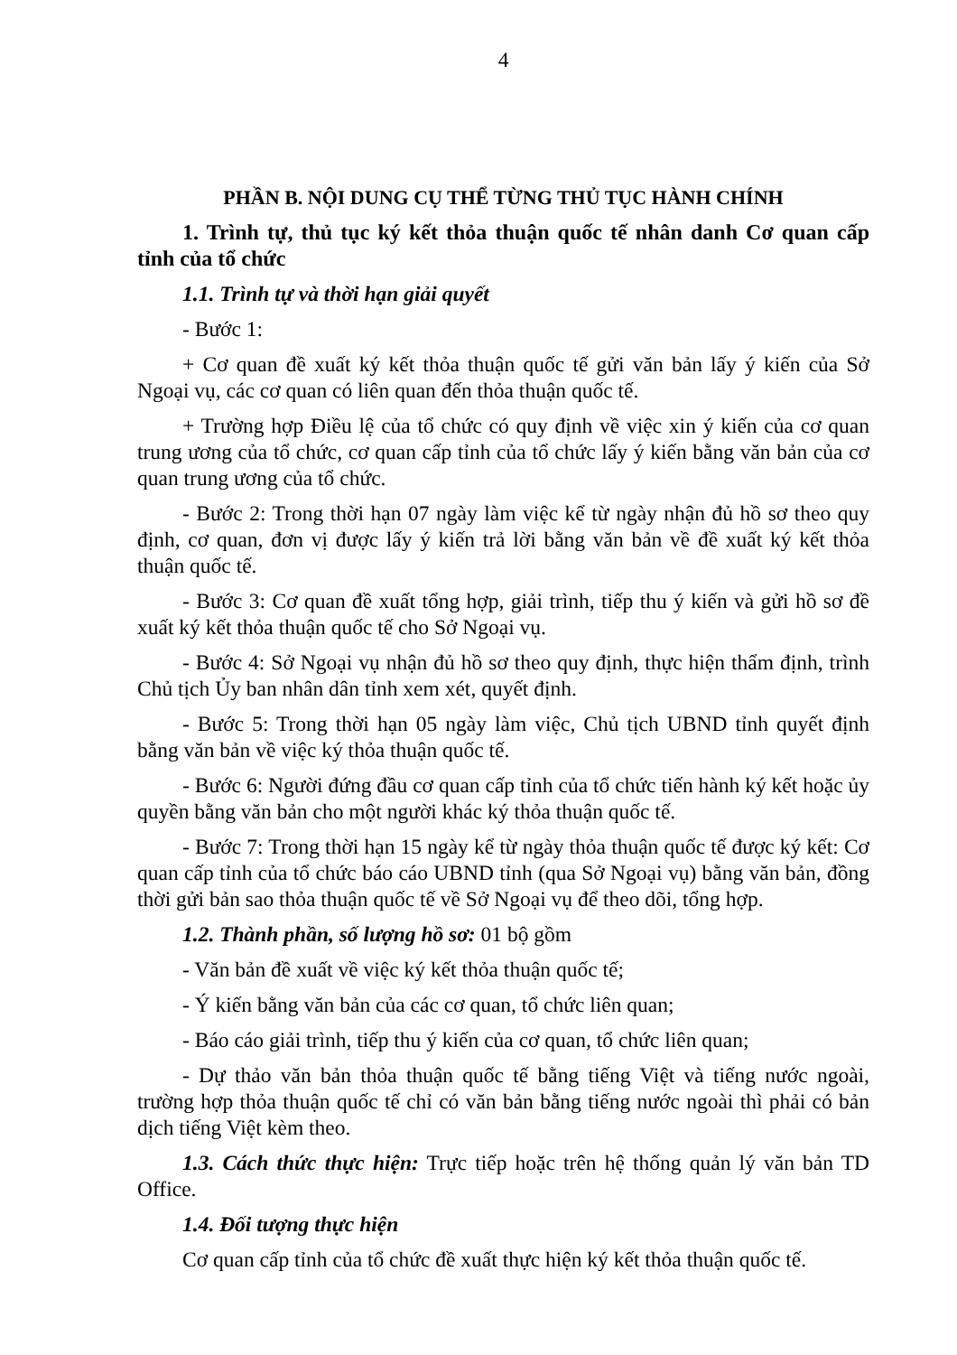4
PHẦN B. NỘI DUNG CỤ THỂ TỪNG THỦ TỤC HÀNH CHÍNH
1. Trình tự, thủ tục ký kết thỏa thuận quốc tế nhân danh Cơ quan cấp tỉnh của tổ chức
1.1. Trình tự và thời hạn giải quyết
- Bước 1:
+ Cơ quan đề xuất ký kết thỏa thuận quốc tế gửi văn bản lấy ý kiến của Sở Ngoại vụ, các cơ quan có liên quan đến thỏa thuận quốc tế.
+ Trường hợp Điều lệ của tổ chức có quy định về việc xin ý kiến của cơ quan trung ương của tổ chức, cơ quan cấp tỉnh của tổ chức lấy ý kiến bằng văn bản của cơ quan trung ương của tổ chức.
- Bước 2: Trong thời hạn 07 ngày làm việc kể từ ngày nhận đủ hồ sơ theo quy định, cơ quan, đơn vị được lấy ý kiến trả lời bằng văn bản về đề xuất ký kết thỏa thuận quốc tế.
- Bước 3: Cơ quan đề xuất tổng hợp, giải trình, tiếp thu ý kiến và gửi hồ sơ đề xuất ký kết thỏa thuận quốc tế cho Sở Ngoại vụ.
- Bước 4: Sở Ngoại vụ nhận đủ hồ sơ theo quy định, thực hiện thẩm định, trình Chủ tịch Ủy ban nhân dân tỉnh xem xét, quyết định.
- Bước 5: Trong thời hạn 05 ngày làm việc, Chủ tịch UBND tỉnh quyết định bằng văn bản về việc ký thỏa thuận quốc tế.
- Bước 6: Người đứng đầu cơ quan cấp tỉnh của tổ chức tiến hành ký kết hoặc ủy quyền bằng văn bản cho một người khác ký thỏa thuận quốc tế.
- Bước 7: Trong thời hạn 15 ngày kể từ ngày thỏa thuận quốc tế được ký kết: Cơ quan cấp tỉnh của tổ chức báo cáo UBND tỉnh (qua Sở Ngoại vụ) bằng văn bản, đồng thời gửi bản sao thỏa thuận quốc tế về Sở Ngoại vụ để theo dõi, tổng hợp.
1.2. Thành phần, số lượng hồ sơ: 01 bộ gồm
- Văn bản đề xuất về việc ký kết thỏa thuận quốc tế;
- Ý kiến bằng văn bản của các cơ quan, tổ chức liên quan;
- Báo cáo giải trình, tiếp thu ý kiến của cơ quan, tổ chức liên quan;
- Dự thảo văn bản thỏa thuận quốc tế bằng tiếng Việt và tiếng nước ngoài, trường hợp thỏa thuận quốc tế chỉ có văn bản bằng tiếng nước ngoài thì phải có bản dịch tiếng Việt kèm theo.
1.3. Cách thức thực hiện: Trực tiếp hoặc trên hệ thống quản lý văn bản TD Office.
1.4. Đối tượng thực hiện
Cơ quan cấp tỉnh của tổ chức đề xuất thực hiện ký kết thỏa thuận quốc tế.